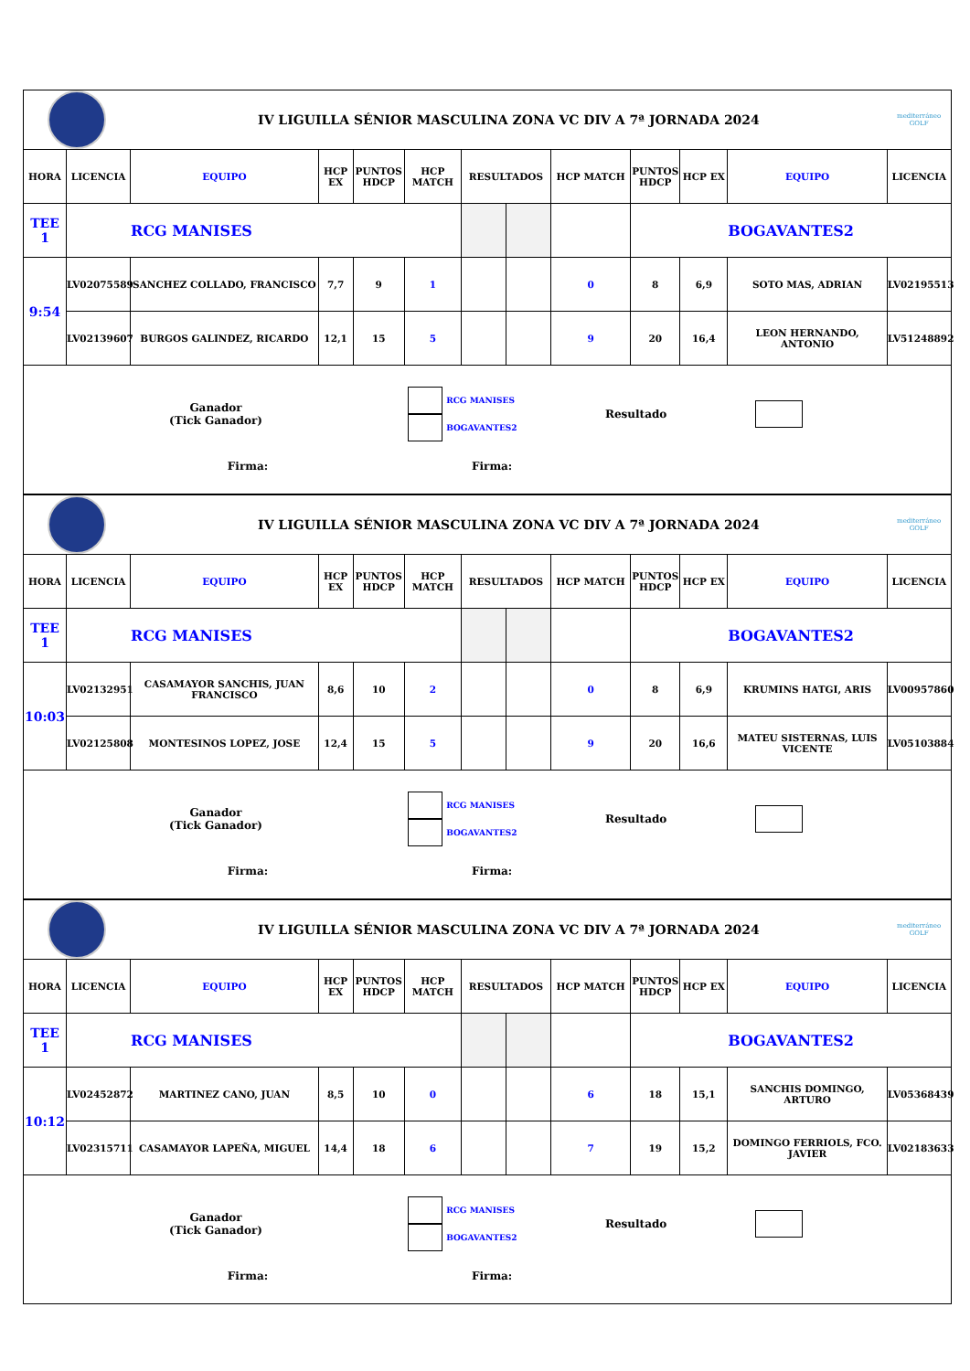| | | IV LIGUILLA SÉNIOR MASCULINA ZONA VC DIV A 7ª JORNADA 2024 | | | | | | | | | | mediterráneo GOLF |
| HORA | LICENCIA | EQUIPO | HCP EX | PUNTOS HDCP | HCP MATCH | RESULTADOS | | HCP MATCH | PUNTOS HDCP | HCP EX | EQUIPO | LICENCIA |
| TEE 1 | RCG MANISES | | | | | | | | BOGAVANTES2 | | | |
| 9:54 | LV02075589 | SANCHEZ COLLADO, FRANCISCO | 7,7 | 9 | 1 | | | 0 | 8 | 6,9 | SOTO MAS, ADRIAN | LV02195513 |
| | LV02139607 | BURGOS GALINDEZ, RICARDO | 12,1 | 15 | 5 | | | 9 | 20 | 16,4 | LEON HERNANDO, ANTONIO | LV51248892 |
| Ganador (Tick Ganador) RCG MANISES BOGAVANTES2 Resultado Firma: Firma: | | | | | | | | | | | | |
| | | IV LIGUILLA SÉNIOR MASCULINA ZONA VC DIV A 7ª JORNADA 2024 | | | | | | | | | | mediterráneo GOLF |
| HORA | LICENCIA | EQUIPO | HCP EX | PUNTOS HDCP | HCP MATCH | RESULTADOS | | HCP MATCH | PUNTOS HDCP | HCP EX | EQUIPO | LICENCIA |
| TEE 1 | RCG MANISES | | | | | | | | BOGAVANTES2 | | | |
| 10:03 | LV02132951 | CASAMAYOR SANCHIS, JUAN FRANCISCO | 8,6 | 10 | 2 | | | 0 | 8 | 6,9 | KRUMINS HATGI, ARIS | LV00957860 |
| | LV02125808 | MONTESINOS LOPEZ, JOSE | 12,4 | 15 | 5 | | | 9 | 20 | 16,6 | MATEU SISTERNAS, LUIS VICENTE | LV05103884 |
| Ganador (Tick Ganador) RCG MANISES BOGAVANTES2 Resultado Firma: Firma: | | | | | | | | | | | | |
| | | IV LIGUILLA SÉNIOR MASCULINA ZONA VC DIV A 7ª JORNADA 2024 | | | | | | | | | | mediterráneo GOLF |
| HORA | LICENCIA | EQUIPO | HCP EX | PUNTOS HDCP | HCP MATCH | RESULTADOS | | HCP MATCH | PUNTOS HDCP | HCP EX | EQUIPO | LICENCIA |
| TEE 1 | RCG MANISES | | | | | | | | BOGAVANTES2 | | | |
| 10:12 | LV02452872 | MARTINEZ CANO, JUAN | 8,5 | 10 | 0 | | | 6 | 18 | 15,1 | SANCHIS DOMINGO, ARTURO | LV05368439 |
| | LV02315711 | CASAMAYOR LAPEÑA, MIGUEL | 14,4 | 18 | 6 | | | 7 | 19 | 15,2 | DOMINGO FERRIOLS, FCO. JAVIER | LV02183633 |
| Ganador (Tick Ganador) RCG MANISES BOGAVANTES2 Resultado Firma: Firma: | | | | | | | | | | | | |